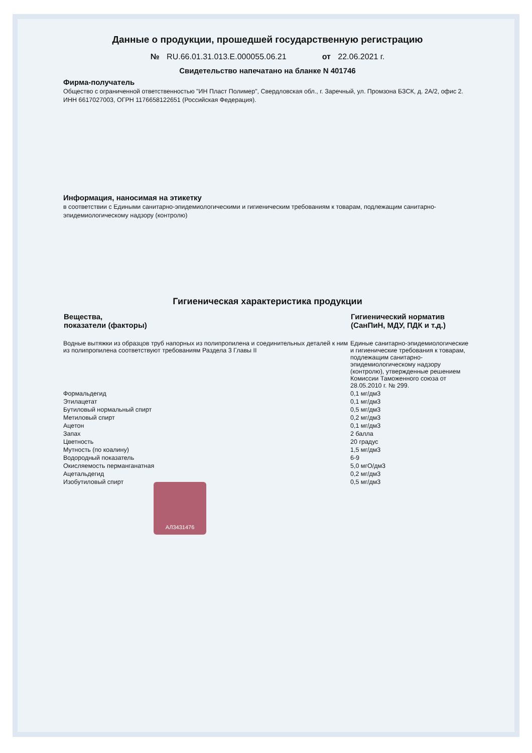Данные о продукции, прошедшей государственную регистрацию
№ RU.66.01.31.013.E.000055.06.21 от 22.06.2021 г.
Свидетельство напечатано на бланке N 401746
Фирма-получатель
Общество с ограниченной ответственностью "ИН Пласт Полимер", Свердловская обл., г. Заречный, ул. Промзона БЗСК, д. 2А/2, офис 2. ИНН 6617027003, ОГРН 1176658122651 (Российская Федерация).
Информация, наносимая на этикетку
в соответствии с Едиными санитарно-эпидемиологическими и гигиеническим требованиям к товарам, подлежащим санитарно-эпидемиологическому надзору (контролю)
Гигиеническая характеристика продукции
| Вещества, показатели (факторы) | Гигиенический норматив (СанПиН, МДУ, ПДК и т.д.) |
| --- | --- |
| Водные вытяжки из образцов труб напорных из полипропилена и соединительных деталей к ним из полипропилена соответствуют требованиям Раздела 3 Главы II | Единые санитарно-эпидемиологические и гигиенические требования к товарам, подлежащим санитарно-эпидемиологическому надзору (контролю), утвержденные решением Комиссии Таможенного союза от 28.05.2010 г. № 299. |
| Формальдегид | 0,1 мг/дм3 |
| Этилацетат | 0,1 мг/дм3 |
| Бутиловый нормальный спирт | 0,5 мг/дм3 |
| Метиловый спирт | 0,2 мг/дм3 |
| Ацетон | 0,1 мг/дм3 |
| Запах | 2 балла |
| Цветность | 20 градус |
| Мутность (по коалину) | 1,5 мг/дм3 |
| Водородный показатель | 6-9 |
| Окисляемость перманганатная | 5,0 мгО/дм3 |
| Ацетальдегид | 0,2 мг/дм3 |
| Изобутиловый спирт | 0,5 мг/дм3 |
АЛ3431476